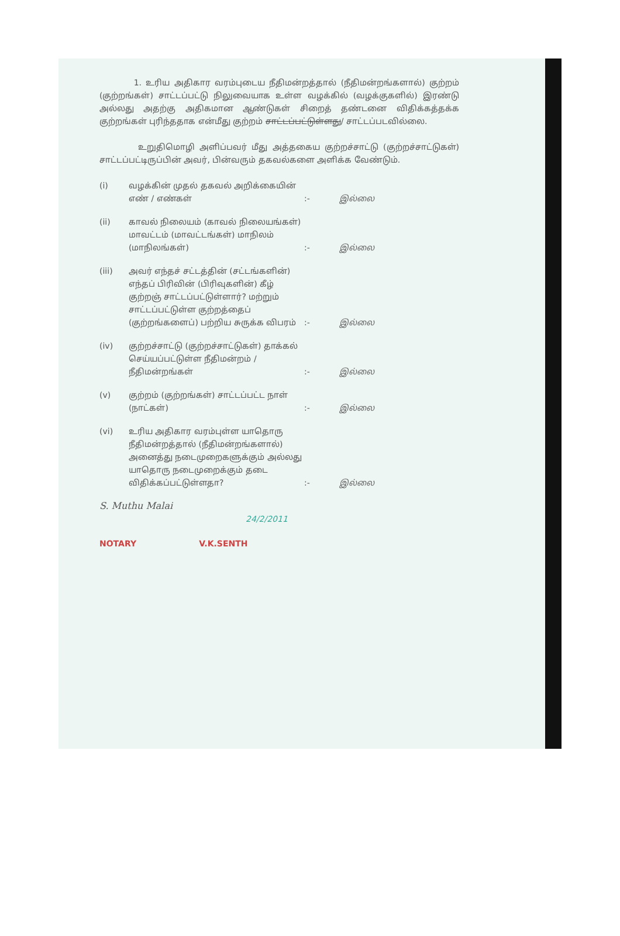1. உரிய அதிகார வரம்புடைய நீதிமன்றத்தால் (நீதிமன்றங்களால்) குற்றம் (குற்றங்கள்) சாட்டப்பட்டு நிலுவையாக உள்ள வழக்கில் (வழக்குகளில்) இரண்டு அல்லது அதற்கு அதிகமான ஆண்டுகள் சிறைத் தண்டனை விதிக்கத்தக்க குற்றங்கள் புரிந்ததாக என்மீது குற்றம் சாட்டப்பட்டுள்ளது/ சாட்டப்படவில்லை.
உறுதிமொழி அளிப்பவர் மீது அத்தகைய குற்றச்சாட்டு (குற்றச்சாட்டுகள்) சாட்டப்பட்டிருப்பின் அவர், பின்வரும் தகவல்களை அளிக்க வேண்டும்.
(i) வழக்கின் முதல் தகவல் அறிக்கையின் எண் / எண்கள்
:- இல்லை
(ii) காவல் நிலையம் (காவல் நிலையங்கள்) மாவட்டம் (மாவட்டங்கள்) மாநிலம் (மாநிலங்கள்)
:- இல்லை
(iii) அவர் எந்தச் சட்டத்தின் (சட்டங்களின்) எந்தப் பிரிவின் (பிரிவுகளின்) கீழ் குற்றஞ் சாட்டப்பட்டுள்ளார்? மற்றும் சாட்டப்பட்டுள்ள குற்றத்தைப் (குற்றங்களைப்) பற்றிய சுருக்க விபரம்
:- இல்லை
(iv) குற்றச்சாட்டு (குற்றச்சாட்டுகள்) தாக்கல் செய்யப்பட்டுள்ள நீதிமன்றம் / நீதிமன்றங்கள்
:- இல்லை
(v) குற்றம் (குற்றங்கள்) சாட்டப்பட்ட நாள் (நாட்கள்)
:- இல்லை
(vi) உரிய அதிகார வரம்புள்ள யாதொரு நீதிமன்றத்தால் (நீதிமன்றங்களால்) அனைத்து நடைமுறைகளுக்கும் அல்லது யாதொரு நடைமுறைக்கும் தடை விதிக்கப்பட்டுள்ளதா?
:- இல்லை
S. Muthu Malai
24/2/2011
NOTARY V.K.SENTH